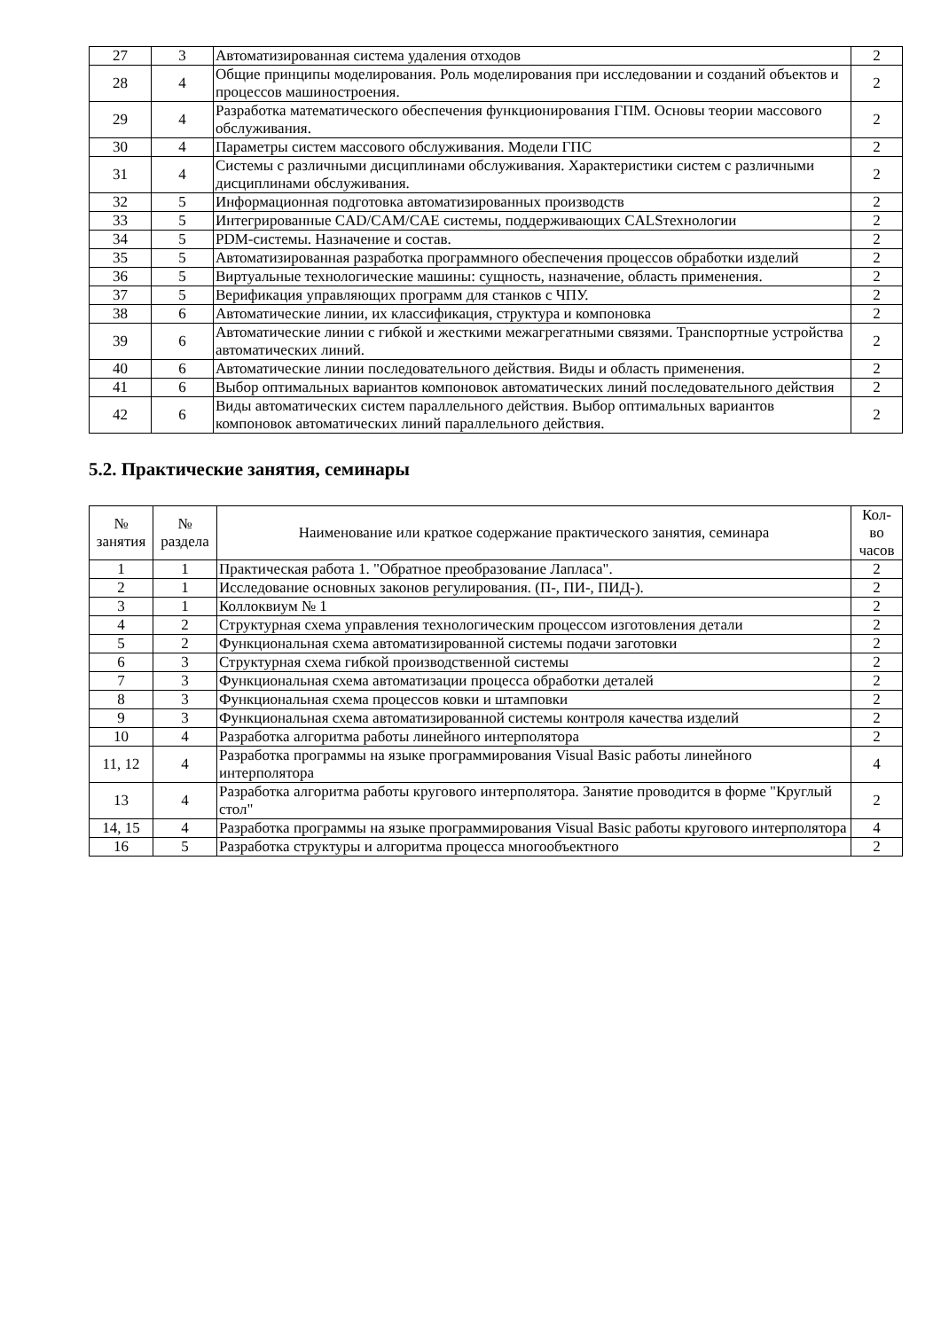| 27 | 3 | Автоматизированная система удаления отходов | 2 |
| 28 | 4 | Общие принципы моделирования. Роль моделирования при исследовании и созданий объектов и процессов машиностроения. | 2 |
| 29 | 4 | Разработка математического обеспечения функционирования ГПМ. Основы теории массового обслуживания. | 2 |
| 30 | 4 | Параметры систем массового обслуживания. Модели ГПС | 2 |
| 31 | 4 | Системы с различными дисциплинами обслуживания. Характеристики систем с различными дисциплинами обслуживания. | 2 |
| 32 | 5 | Информационная подготовка автоматизированных производств | 2 |
| 33 | 5 | Интегрированные CAD/CAM/CAE системы, поддерживающих CALSтехнологии | 2 |
| 34 | 5 | PDM-системы. Назначение и состав. | 2 |
| 35 | 5 | Автоматизированная разработка программного обеспечения процессов обработки изделий | 2 |
| 36 | 5 | Виртуальные технологические машины: сущность, назначение, область применения. | 2 |
| 37 | 5 | Верификация управляющих программ для станков с ЧПУ. | 2 |
| 38 | 6 | Автоматические линии, их классификация, структура и компоновка | 2 |
| 39 | 6 | Автоматические линии с гибкой и жесткими межагрегатными связями. Транспортные устройства автоматических линий. | 2 |
| 40 | 6 | Автоматические линии последовательного действия. Виды и область применения. | 2 |
| 41 | 6 | Выбор оптимальных вариантов компоновок автоматических линий последовательного действия | 2 |
| 42 | 6 | Виды автоматических систем параллельного действия. Выбор оптимальных вариантов компоновок автоматических линий параллельного действия. | 2 |
5.2. Практические занятия, семинары
| № занятия | № раздела | Наименование или краткое содержание практического занятия, семинара | Кол- во часов |
| --- | --- | --- | --- |
| 1 | 1 | Практическая работа 1. "Обратное преобразование Лапласа". | 2 |
| 2 | 1 | Исследование основных законов регулирования. (П-, ПИ-, ПИД-). | 2 |
| 3 | 1 | Коллоквиум № 1 | 2 |
| 4 | 2 | Структурная схема управления технологическим процессом изготовления детали | 2 |
| 5 | 2 | Функциональная схема автоматизированной системы подачи заготовки | 2 |
| 6 | 3 | Структурная схема гибкой производственной системы | 2 |
| 7 | 3 | Функциональная схема автоматизации процесса обработки деталей | 2 |
| 8 | 3 | Функциональная схема процессов ковки и штамповки | 2 |
| 9 | 3 | Функциональная схема автоматизированной системы контроля качества изделий | 2 |
| 10 | 4 | Разработка алгоритма работы линейного интерполятора | 2 |
| 11, 12 | 4 | Разработка программы на языке программирования Visual Basic работы линейного интерполятора | 4 |
| 13 | 4 | Разработка алгоритма работы кругового интерполятора. Занятие проводится в форме "Круглый стол" | 2 |
| 14, 15 | 4 | Разработка программы на языке программирования Visual Basic работы кругового интерполятора | 4 |
| 16 | 5 | Разработка структуры и алгоритма процесса многообъектного | 2 |